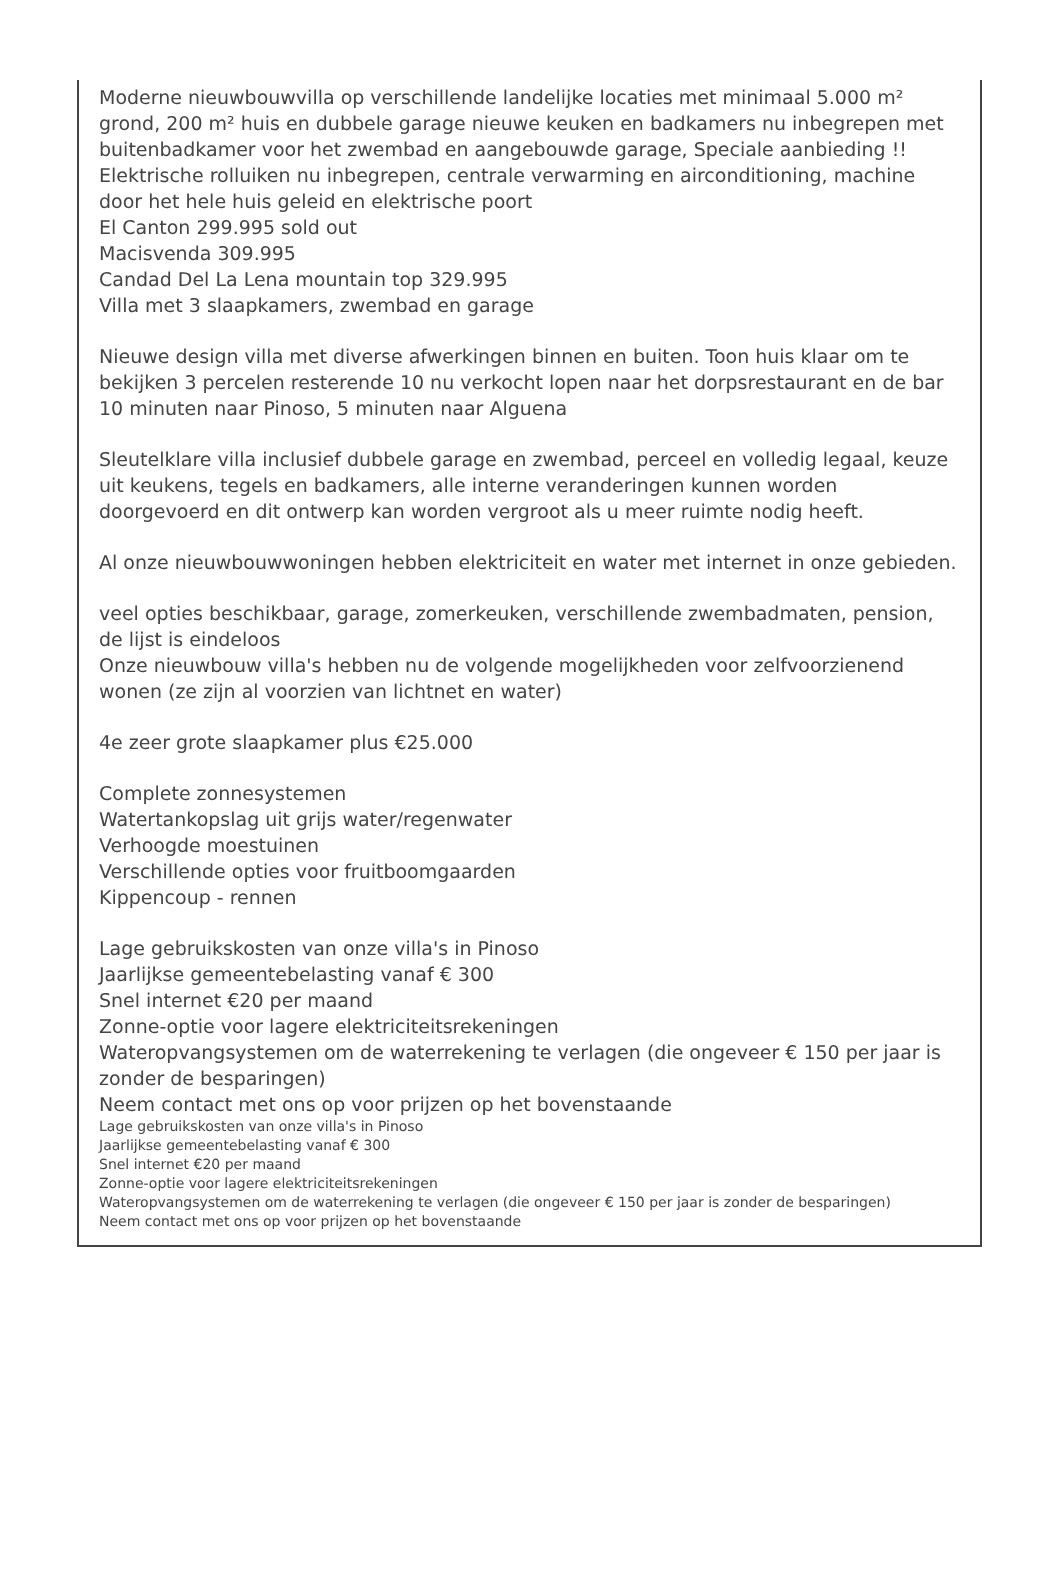Moderne nieuwbouwvilla op verschillende landelijke locaties met minimaal 5.000 m² grond, 200 m² huis en dubbele garage nieuwe keuken en badkamers nu inbegrepen met buitenbadkamer voor het zwembad en aangebouwde garage, Speciale aanbieding !!
Elektrische rolluiken nu inbegrepen, centrale verwarming en airconditioning, machine door het hele huis geleid en elektrische poort
El Canton 299.995 sold out
Macisvenda 309.995
Candad Del La Lena mountain top 329.995
Villa met 3 slaapkamers, zwembad en garage
Nieuwe design villa met diverse afwerkingen binnen en buiten. Toon huis klaar om te bekijken 3 percelen resterende 10 nu verkocht lopen naar het dorpsrestaurant en de bar 10 minuten naar Pinoso, 5 minuten naar Alguena
Sleutelklare villa inclusief dubbele garage en zwembad, perceel en volledig legaal, keuze uit keukens, tegels en badkamers, alle interne veranderingen kunnen worden doorgevoerd en dit ontwerp kan worden vergroot als u meer ruimte nodig heeft.
Al onze nieuwbouwwoningen hebben elektriciteit en water met internet in onze gebieden.
veel opties beschikbaar, garage, zomerkeuken, verschillende zwembadmaten, pension, de lijst is eindeloos
Onze nieuwbouw villa's hebben nu de volgende mogelijkheden voor zelfvoorzienend wonen (ze zijn al voorzien van lichtnet en water)
4e zeer grote slaapkamer plus €25.000
Complete zonnesystemen
Watertankopslag uit grijs water/regenwater
Verhoogde moestuinen
Verschillende opties voor fruitboomgaarden
Kippencoup - rennen
Lage gebruikskosten van onze villa's in Pinoso
Jaarlijkse gemeentebelasting vanaf € 300
Snel internet €20 per maand
Zonne-optie voor lagere elektriciteitsrekeningen
Wateropvangsystemen om de waterrekening te verlagen (die ongeveer € 150 per jaar is zonder de besparingen)
Neem contact met ons op voor prijzen op het bovenstaande
Lage gebruikskosten van onze villa's in Pinoso
Jaarlijkse gemeentebelasting vanaf € 300
Snel internet €20 per maand
Zonne-optie voor lagere elektriciteitsrekeningen
Wateropvangsystemen om de waterrekening te verlagen (die ongeveer € 150 per jaar is zonder de besparingen)
Neem contact met ons op voor prijzen op het bovenstaande